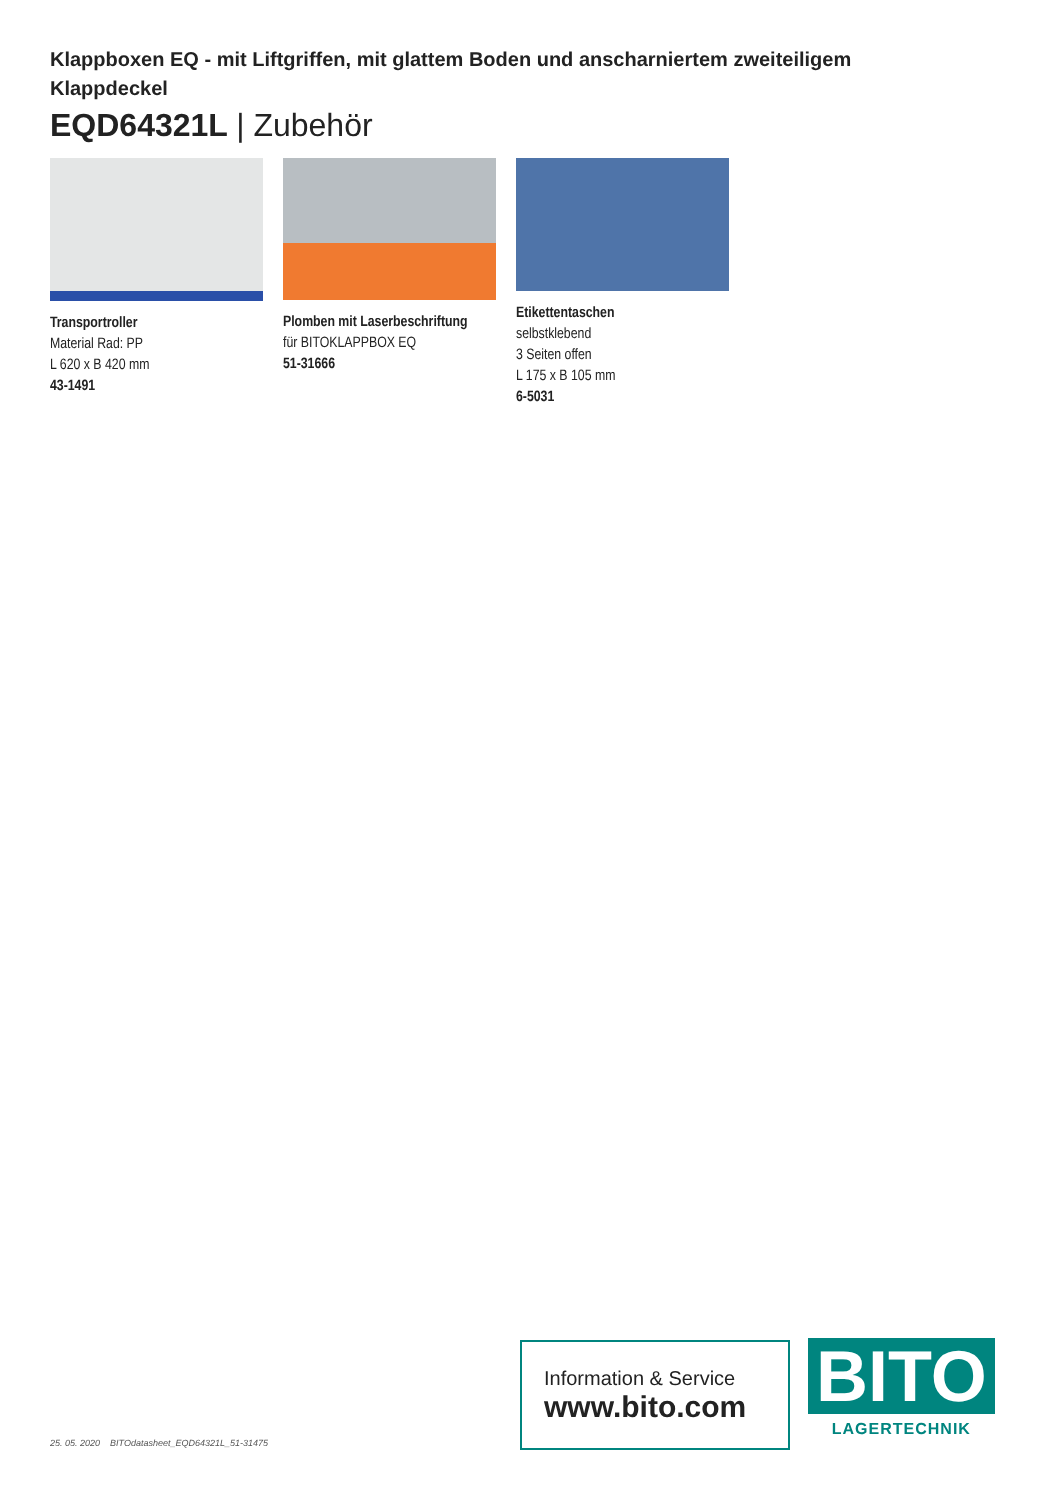Klappboxen EQ - mit Liftgriffen, mit glattem Boden und anscharniertem zweiteiligem Klappdeckel
EQD64321L | Zubehör
Transportroller
Material Rad: PP
L 620 x B 420 mm
43-1491
Plomben mit Laserbeschriftung
für BITOKLAPPBOX EQ
51-31666
Etikettentaschen
selbstklebend
3 Seiten offen
L 175 x B 105 mm
6-5031
25. 05. 2020 BITOdatasheet_EQD64321L_51-31475
Information & Service
www.bito.com
BITO
LAGERTECHNIK